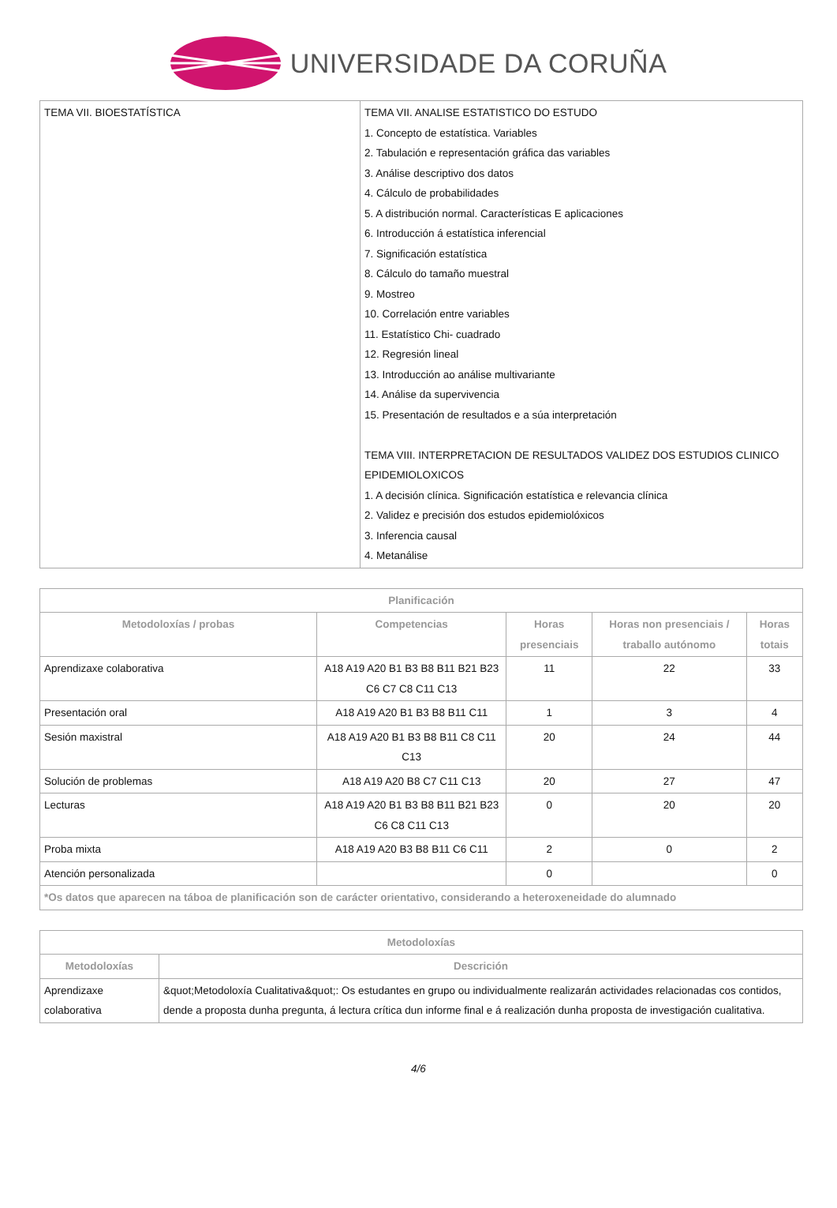UNIVERSIDADE DA CORUÑA
| TEMA VII. BIOESTATÍSTICA | TEMA VII. ANALISE ESTATISTICO DO ESTUDO 1. Concepto de estatística. Variables 2. Tabulación e representación gráfica das variables 3. Análise descriptivo dos datos 4. Cálculo de probabilidades 5. A distribución normal. Características E aplicaciones 6. Introducción á estatística inferencial 7. Significación estatística 8. Cálculo do tamaño muestral 9. Mostreo 10. Correlación entre variables 11. Estatístico Chi- cuadrado 12. Regresión lineal 13. Introducción ao análise multivariante 14. Análise da supervivencia 15. Presentación de resultados e a súa interpretación TEMA VIII. INTERPRETACION DE RESULTADOS VALIDEZ DOS ESTUDIOS CLINICO EPIDEMIOLOXICOS 1. A decisión clínica. Significación estatística e relevancia clínica 2. Validez e precisión dos estudos epidemiolóxicos 3. Inferencia causal 4. Metanálise |
| Planificación | | | | |
| --- | --- | --- | --- | --- |
| Metodoloxías / probas | Competencias | Horas presenciais | Horas non presenciais / traballo autónomo | Horas totais |
| Aprendizaxe colaborativa | A18 A19 A20 B1 B3 B8 B11 B21 B23 C6 C7 C8 C11 C13 | 11 | 22 | 33 |
| Presentación oral | A18 A19 A20 B1 B3 B8 B11 C11 | 1 | 3 | 4 |
| Sesión maxistral | A18 A19 A20 B1 B3 B8 B11 C8 C11 C13 | 20 | 24 | 44 |
| Solución de problemas | A18 A19 A20 B8 C7 C11 C13 | 20 | 27 | 47 |
| Lecturas | A18 A19 A20 B1 B3 B8 B11 B21 B23 C6 C8 C11 C13 | 0 | 20 | 20 |
| Proba mixta | A18 A19 A20 B3 B8 B11 C6 C11 | 2 | 0 | 2 |
| Atención personalizada | | 0 | | 0 |
| *Os datos que aparecen na táboa de planificación son de carácter orientativo, considerando a heteroxeneidade do alumnado | | | | |
| Metodoloxías | |
| --- | --- |
| Metodoloxías | Descrición |
| Aprendizaxe colaborativa | &quot;Metodoloxía Cualitativa&quot;: Os estudantes en grupo ou individualmente realizarán actividades relacionadas cos contidos, dende a proposta dunha pregunta, á lectura crítica dun informe final e á realización dunha proposta de investigación cualitativa. |
4/6